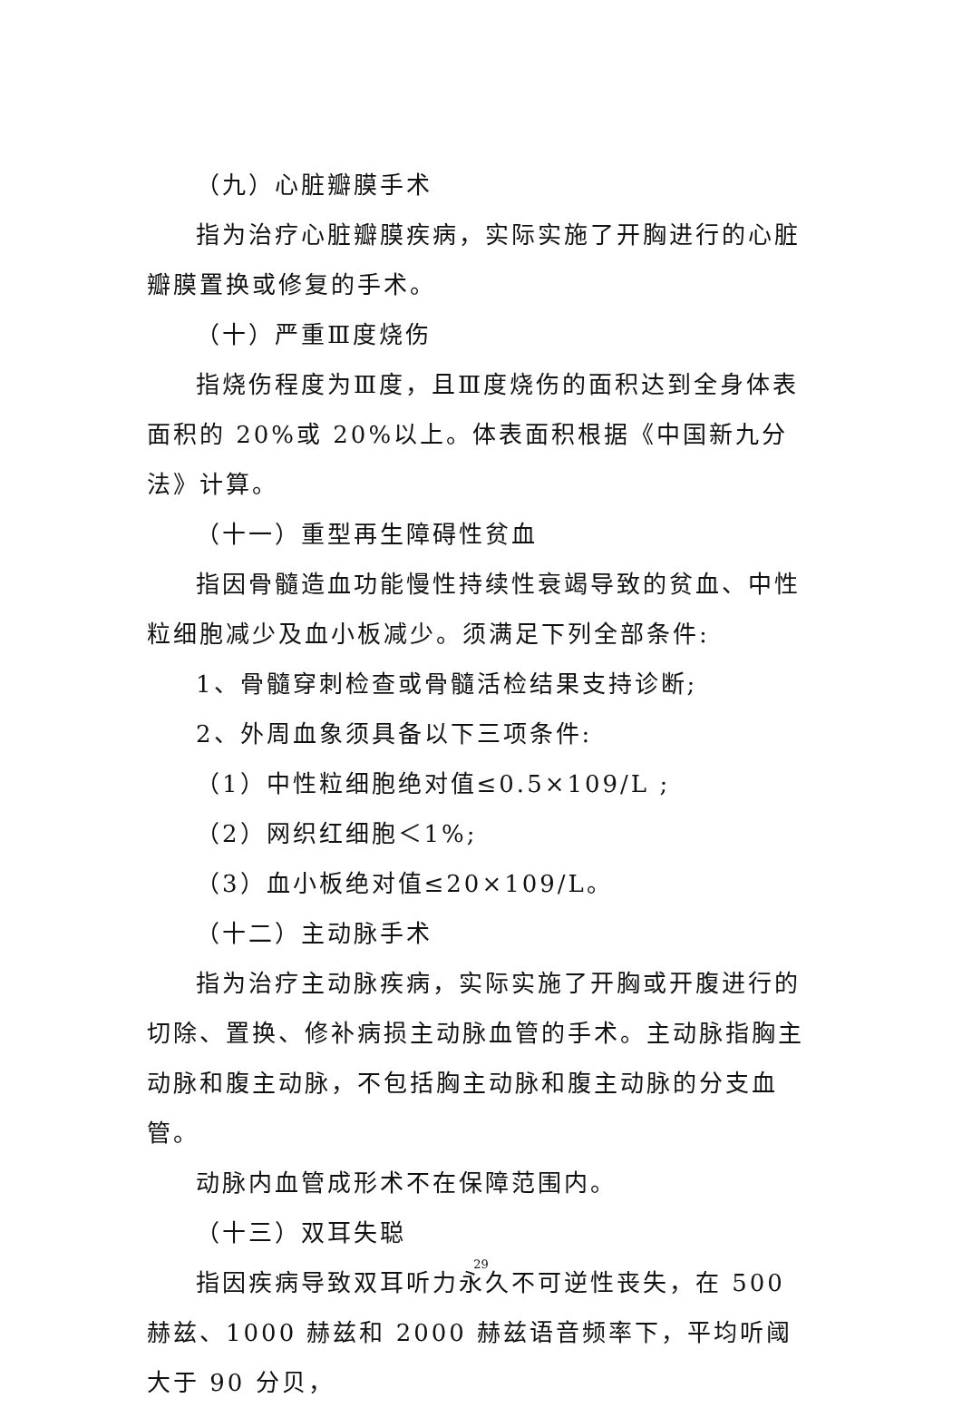（九）心脏瓣膜手术
指为治疗心脏瓣膜疾病，实际实施了开胸进行的心脏瓣膜置换或修复的手术。
（十）严重Ⅲ度烧伤
指烧伤程度为Ⅲ度，且Ⅲ度烧伤的面积达到全身体表面积的 20%或 20%以上。体表面积根据《中国新九分法》计算。
（十一）重型再生障碍性贫血
指因骨髓造血功能慢性持续性衰竭导致的贫血、中性粒细胞减少及血小板减少。须满足下列全部条件:
1、骨髓穿刺检查或骨髓活检结果支持诊断;
2、外周血象须具备以下三项条件:
（1）中性粒细胞绝对值≤0.5×109/L ;
（2）网织红细胞＜1%;
（3）血小板绝对值≤20×109/L。
（十二）主动脉手术
指为治疗主动脉疾病，实际实施了开胸或开腹进行的切除、置换、修补病损主动脉血管的手术。主动脉指胸主动脉和腹主动脉，不包括胸主动脉和腹主动脉的分支血管。
动脉内血管成形术不在保障范围内。
（十三）双耳失聪
指因疾病导致双耳听力永久不可逆性丧失，在 500 赫兹、1000 赫兹和 2000 赫兹语音频率下，平均听阈大于 90 分贝，
29